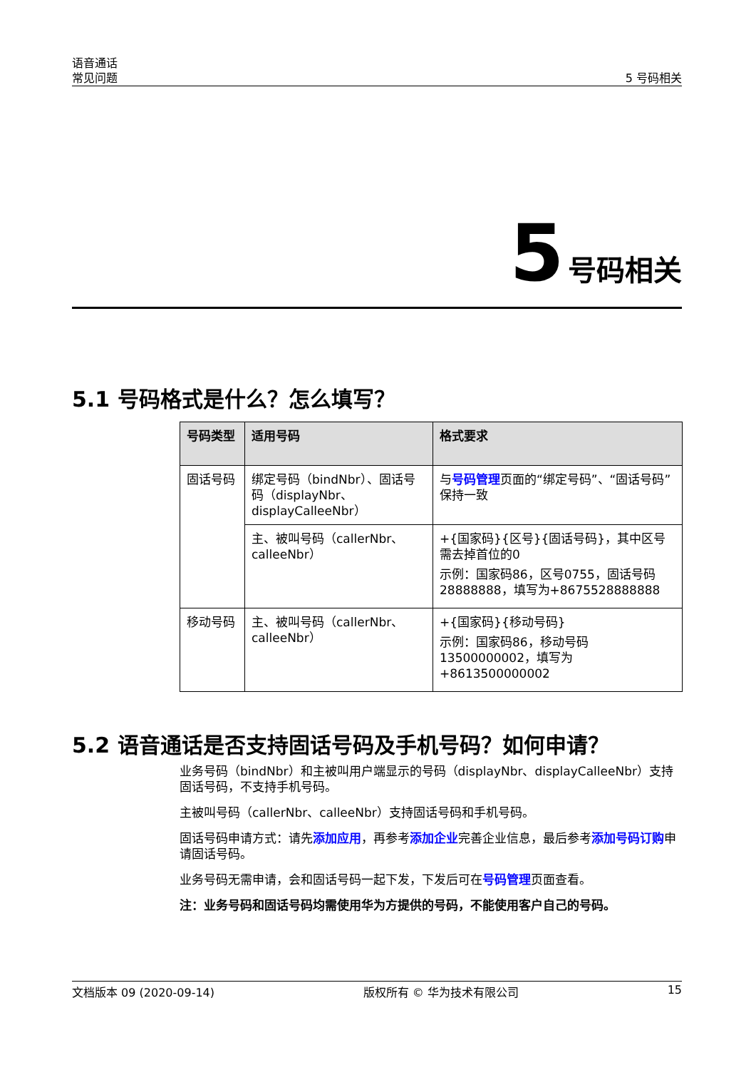语音通话
常见问题
5 号码相关
5 号码相关
5.1 号码格式是什么？怎么填写？
| 号码类型 | 适用号码 | 格式要求 |
| --- | --- | --- |
| 固话号码 | 绑定号码（bindNbr）、固话号码（displayNbr、displayCalleeNbr） | 与 号码管理 页面的“绑定号码”、“固话号码”保持一致 |
| | 主、被叫号码（callerNbr、calleeNbr） | +{国家码}{区号}{固话号码}，其中区号需去掉首位的0 示例：国家码86，区号0755，固话号码28888888，填写为+8675528888888 |
| 移动号码 | 主、被叫号码（callerNbr、calleeNbr） | +{国家码}{移动号码} 示例：国家码86，移动号码13500000002，填写为+8613500000002 |
5.2 语音通话是否支持固话号码及手机号码？如何申请？
业务号码（bindNbr）和主被叫用户端显示的号码（displayNbr、displayCalleeNbr）支持固话号码，不支持手机号码。
主被叫号码（callerNbr、calleeNbr）支持固话号码和手机号码。
固话号码申请方式：请先添加应用，再参考添加企业完善企业信息，最后参考添加号码订购申请固话号码。
业务号码无需申请，会和固话号码一起下发，下发后可在号码管理页面查看。
注：业务号码和固话号码均需使用华为方提供的号码，不能使用客户自己的号码。
文档版本 09 (2020-09-14) 版权所有 © 华为技术有限公司 15